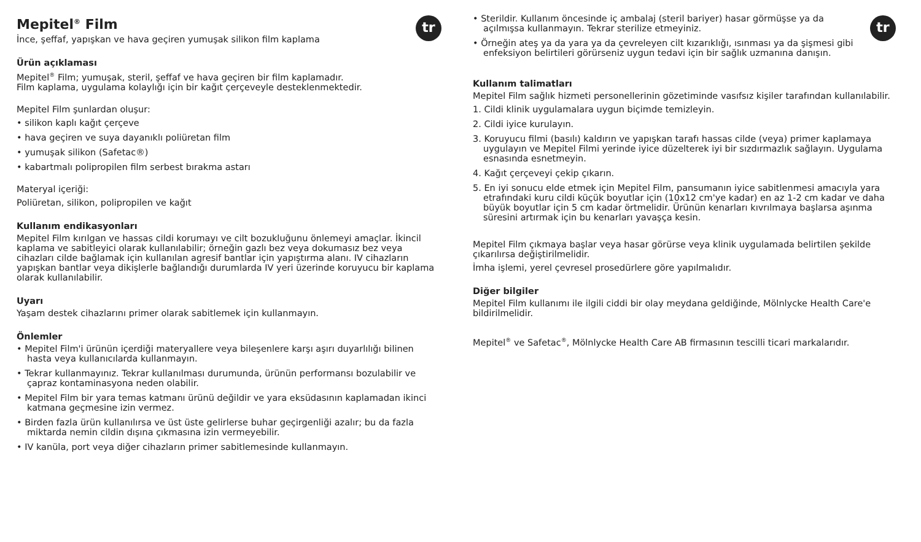tr
Mepitel<sup>®</sup> Film
İnce, şeffaf, yapışkan ve hava geçiren yumuşak silikon film kaplama
Ürün açıklaması
Mepitel<sup>®</sup> Film; yumuşak, steril, şeffaf ve hava geçiren bir film kaplamadır.
Film kaplama, uygulama kolaylığı için bir kağıt çerçeveyle desteklenmektedir.
Mepitel Film şunlardan oluşur:
• silikon kaplı kağıt çerçeve
• hava geçiren ve suya dayanıklı poliüretan film
• yumuşak silikon (Safetac®)
• kabartmalı polipropilen film serbest bırakma astarı
Materyal içeriği:
Poliüretan, silikon, polipropilen ve kağıt
Kullanım endikasyonları
Mepitel Film kırılgan ve hassas cildi korumayı ve cilt bozukluğunu önlemeyi amaçlar. İkincil kaplama ve sabitleyici olarak kullanılabilir; örneğin gazlı bez veya dokumasız bez veya cihazları cilde bağlamak için kullanılan agresif bantlar için yapıştırma alanı. IV cihazların yapışkan bantlar veya dikişlerle bağlandığı durumlarda IV yeri üzerinde koruyucu bir kaplama olarak kullanılabilir.
Uyarı
Yaşam destek cihazlarını primer olarak sabitlemek için kullanmayın.
Önlemler
• Mepitel Film'i ürünün içerdiği materyallere veya bileşenlere karşı aşırı duyarlılığı bilinen hasta veya kullanıcılarda kullanmayın.
• Tekrar kullanmayınız. Tekrar kullanılması durumunda, ürünün performansı bozulabilir ve çapraz kontaminasyona neden olabilir.
• Mepitel Film bir yara temas katmanı ürünü değildir ve yara eksüdasının kaplamadan ikinci katmana geçmesine izin vermez.
• Birden fazla ürün kullanılırsa ve üst üste gelirlerse buhar geçirgenliği azalır; bu da fazla miktarda nemin cildin dışına çıkmasına izin vermeyebilir.
• IV kanüla, port veya diğer cihazların primer sabitlemesinde kullanmayın.
tr
• Sterildir. Kullanım öncesinde iç ambalaj (steril bariyer) hasar görmüşse ya da açılmışsa kullanmayın. Tekrar sterilize etmeyiniz.
• Örneğin ateş ya da yara ya da çevreleyen cilt kızarıklığı, ısınması ya da şişmesi gibi enfeksiyon belirtileri görürseniz uygun tedavi için bir sağlık uzmanına danışın.
Kullanım talimatları
Mepitel Film sağlık hizmeti personellerinin gözetiminde vasıfsız kişiler tarafından kullanılabilir.
1. Cildi klinik uygulamalara uygun biçimde temizleyin.
2. Cildi iyice kurulayın.
3. Koruyucu filmi (basılı) kaldırın ve yapışkan tarafı hassas cilde (veya) primer kaplamaya uygulayın ve Mepitel Filmi yerinde iyice düzelterek iyi bir sızdırmazlık sağlayın. Uygulama esnasında esnetmeyin.
4. Kağıt çerçeveyi çekip çıkarın.
5. En iyi sonucu elde etmek için Mepitel Film, pansumanın iyice sabitlenmesi amacıyla yara etrafındaki kuru cildi küçük boyutlar için (10x12 cm'ye kadar) en az 1-2 cm kadar ve daha büyük boyutlar için 5 cm kadar örtmelidir. Ürünün kenarları kıvrılmaya başlarsa aşınma süresini artırmak için bu kenarları yavaşça kesin.
Mepitel Film çıkmaya başlar veya hasar görürse veya klinik uygulamada belirtilen şekilde çıkarılırsa değiştirilmelidir.
İmha işlemi, yerel çevresel prosedürlere göre yapılmalıdır.
Diğer bilgiler
Mepitel Film kullanımı ile ilgili ciddi bir olay meydana geldiğinde, Mölnlycke Health Care'e bildirilmelidir.
Mepitel<sup>®</sup> ve Safetac<sup>®</sup>, Mölnlycke Health Care AB firmasının tescilli ticari markalarıdır.